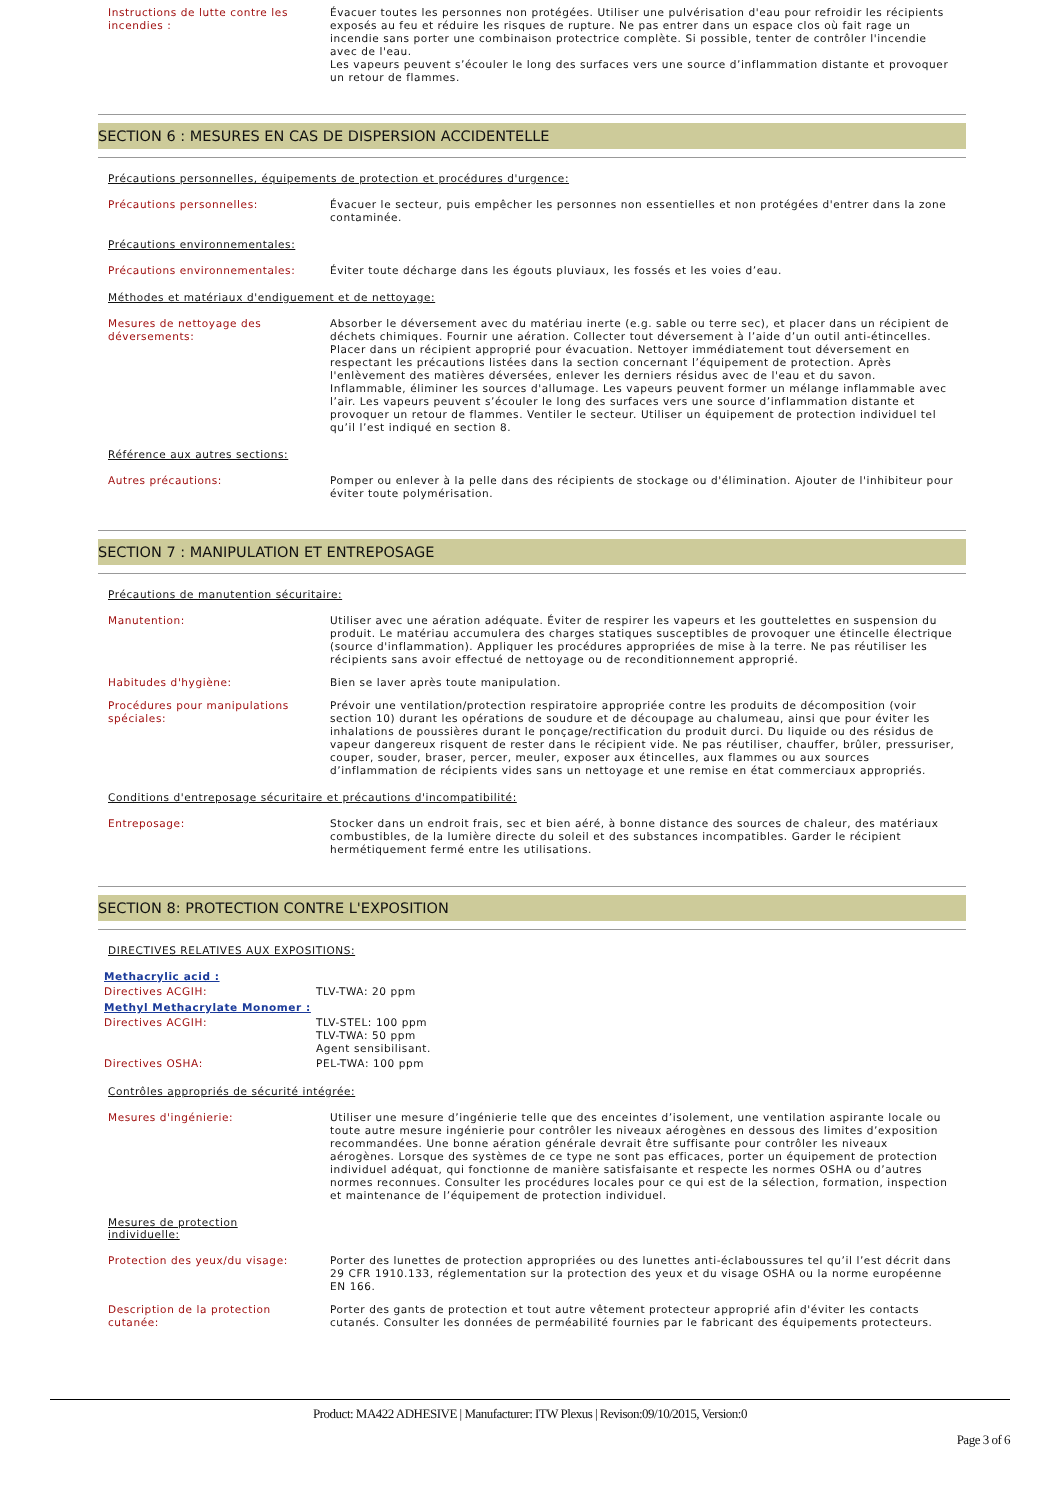| Instructions de lutte contre les incendies : | Évacuer toutes les personnes non protégées. Utiliser une pulvérisation d'eau pour refroidir les récipients exposés au feu et réduire les risques de rupture. Ne pas entrer dans un espace clos où fait rage un incendie sans porter une combinaison protectrice complète. Si possible, tenter de contrôler l'incendie avec de l'eau. Les vapeurs peuvent s’écouler le long des surfaces vers une source d’inflammation distante et provoquer un retour de flammes. |
SECTION 6 : MESURES EN CAS DE DISPERSION ACCIDENTELLE
Précautions personnelles, équipements de protection et procédures d'urgence:
| Précautions personnelles: | Évacuer le secteur, puis empêcher les personnes non essentielles et non protégées d'entrer dans la zone contaminée. |
Précautions environnementales:
| Précautions environnementales: | Éviter toute décharge dans les égouts pluviaux, les fossés et les voies d’eau. |
Méthodes et matériaux d'endiguement et de nettoyage:
| Mesures de nettoyage des déversements: | Absorber le déversement avec du matériau inerte (e.g. sable ou terre sec), et placer dans un récipient de déchets chimiques. Fournir une aération. Collecter tout déversement à l’aide d’un outil anti-étincelles. Placer dans un récipient approprié pour évacuation. Nettoyer immédiatement tout déversement en respectant les précautions listées dans la section concernant l’équipement de protection. Après l'enlèvement des matières déversées, enlever les derniers résidus avec de l'eau et du savon. Inflammable, éliminer les sources d'allumage. Les vapeurs peuvent former un mélange inflammable avec l’air. Les vapeurs peuvent s’écouler le long des surfaces vers une source d’inflammation distante et provoquer un retour de flammes. Ventiler le secteur. Utiliser un équipement de protection individuel tel qu’il l’est indiqué en section 8. |
Référence aux autres sections:
| Autres précautions: | Pomper ou enlever à la pelle dans des récipients de stockage ou d'élimination. Ajouter de l'inhibiteur pour éviter toute polymérisation. |
SECTION 7 : MANIPULATION ET ENTREPOSAGE
Précautions de manutention sécuritaire:
| Manutention: | Utiliser avec une aération adéquate. Éviter de respirer les vapeurs et les gouttelettes en suspension du produit. Le matériau accumulera des charges statiques susceptibles de provoquer une étincelle électrique (source d'inflammation). Appliquer les procédures appropriées de mise à la terre. Ne pas réutiliser les récipients sans avoir effectué de nettoyage ou de reconditionnement approprié. |
| Habitudes d'hygiène: | Bien se laver après toute manipulation. |
| Procédures pour manipulations spéciales: | Prévoir une ventilation/protection respiratoire appropriée contre les produits de décomposition (voir section 10) durant les opérations de soudure et de découpage au chalumeau, ainsi que pour éviter les inhalations de poussières durant le ponçage/rectification du produit durci. Du liquide ou des résidus de vapeur dangereux risquent de rester dans le récipient vide. Ne pas réutiliser, chauffer, brûler, pressuriser, couper, souder, braser, percer, meuler, exposer aux étincelles, aux flammes ou aux sources d’inflammation de récipients vides sans un nettoyage et une remise en état commerciaux appropriés. |
Conditions d'entreposage sécuritaire et précautions d'incompatibilité:
| Entreposage: | Stocker dans un endroit frais, sec et bien aéré, à bonne distance des sources de chaleur, des matériaux combustibles, de la lumière directe du soleil et des substances incompatibles. Garder le récipient hermétiquement fermé entre les utilisations. |
SECTION 8: PROTECTION CONTRE L'EXPOSITION
DIRECTIVES RELATIVES AUX EXPOSITIONS:
Methacrylic acid :
| Directives ACGIH: | TLV-TWA: 20 ppm |
Methyl Methacrylate Monomer :
| Directives ACGIH: | TLV-STEL: 100 ppm TLV-TWA: 50 ppm Agent sensibilisant. |
| Directives OSHA: | PEL-TWA: 100 ppm |
Contrôles appropriés de sécurité intégrée:
| Mesures d'ingénierie: | Utiliser une mesure d’ingénierie telle que des enceintes d’isolement, une ventilation aspirante locale ou toute autre mesure ingénierie pour contrôler les niveaux aérogènes en dessous des limites d’exposition recommandées. Une bonne aération générale devrait être suffisante pour contrôler les niveaux aérogènes. Lorsque des systèmes de ce type ne sont pas efficaces, porter un équipement de protection individuel adéquat, qui fonctionne de manière satisfaisante et respecte les normes OSHA ou d’autres normes reconnues. Consulter les procédures locales pour ce qui est de la sélection, formation, inspection et maintenance de l’équipement de protection individuel. |
Mesures de protection individuelle:
| Protection des yeux/du visage: | Porter des lunettes de protection appropriées ou des lunettes anti-éclaboussures tel qu’il l’est décrit dans 29 CFR 1910.133, réglementation sur la protection des yeux et du visage OSHA ou la norme européenne EN 166. |
| Description de la protection cutanée: | Porter des gants de protection et tout autre vêtement protecteur approprié afin d'éviter les contacts cutanés. Consulter les données de perméabilité fournies par le fabricant des équipements protecteurs. |
Product: MA422 ADHESIVE | Manufacturer: ITW Plexus | Revison:09/10/2015, Version:0
Page 3 of 6